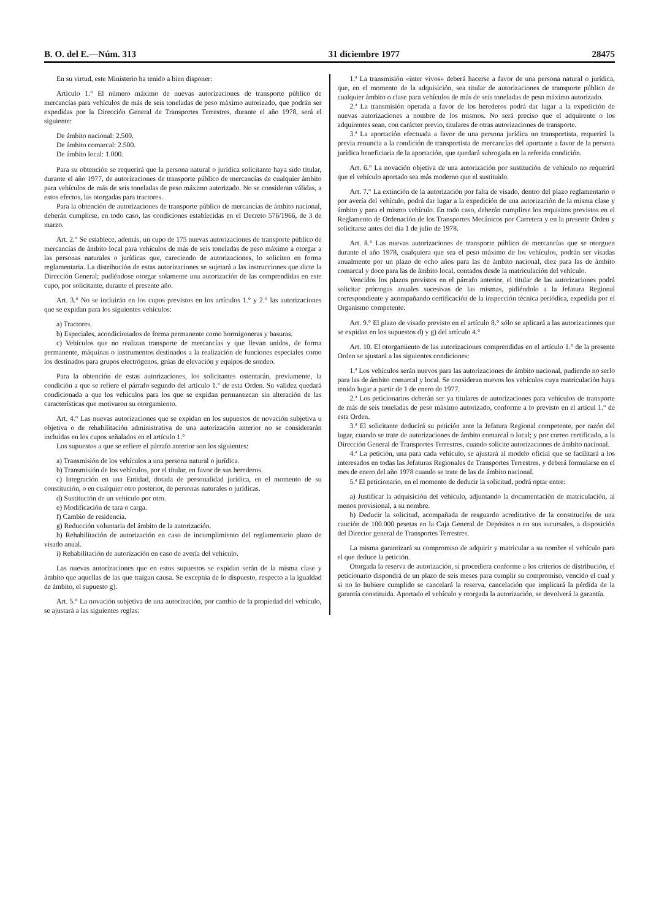B. O. del E.—Núm. 313 31 diciembre 1977 28475
En su virtud, este Ministerio ha tenido a bien disponer:
Artículo 1.° El número máximo de nuevas autorizaciones de transporte público de mercancías para vehículos de más de seis toneladas de peso máximo autorizado, que podrán ser expedidas por la Dirección General de Transportes Terrestres, durante el año 1978, será el siguiente:
De ámbito nacional: 2.500.
De ámbito comarcal: 2.500.
De ámbito local: 1.000.
Para su obtención se requerirá que la persona natural o jurídica solicitante haya sido titular, durante el año 1977, de autorizaciones de transporte público de mercancías de cualquier ámbito para vehículos de más de seis toneladas de peso máximo autorizado. No se consideran válidas, a estos efectos, las otorgadas para tractores.
Para la obtención de autorizaciones de transporte público de mercancías de ámbito nacional, deberán cumplirse, en todo caso, las condiciones establecidas en el Decreto 576/1966, de 3 de marzo.
Art. 2.° Se establece, además, un cupo de 175 nuevas autorizaciones de transporte público de mercancías de ámbito local para vehículos de más de seis toneladas de peso máximo a otorgar a las personas naturales o jurídicas que, careciendo de autorizaciones, lo soliciten en forma reglamentaria. La distribución de estas autorizaciones se sujetará a las instrucciones que dicte la Dirección General; pudiéndose otorgar solamente una autorización de las comprendidas en este cupo, por solicitante, durante el presente año.
Art. 3.° No se incluirán en los cupos previstos en los artículos 1.° y 2.° las autorizaciones que se expidan para los siguientes vehículos:
a) Tractores.
b) Especiales, acondicionados de forma permanente como hormigoneras y basuras.
c) Vehículos que no realizan transporte de mercancías y que llevan unidos, de forma permanente, máquinas o instrumentos destinados a la realización de funciones especiales como los destinados para grupos electrógenos, grúas de elevación y equipos de sondeo.
Para la obtención de estas autorizaciones, los solicitantes ostentarán, previamente, la condición a que se refiere el párrafo segundo del artículo 1.° de esta Orden. Su validez quedará condicionada a que los vehículos para los que se expidan permanezcan sin alteración de las características que motivaron su otorgamiento.
Art. 4.° Las nuevas autorizaciones que se expidan en los supuestos de novación subjetiva u objetiva o de rehabilitación administrativa de una autorización anterior no se considerarán incluidas en los cupos señalados en el artículo 1.°
Los supuestos a que se refiere el párrafo anterior son los siguientes:
a) Transmisión de los vehículos a una persona natural o jurídica.
b) Transmisión de los vehículos, por el titular, en favor de sus herederos.
c) Integración en una Entidad, dotada de personalidad jurídica, en el momento de su constitución, o en cualquier otro posterior, de personas naturales o jurídicas.
d) Sustitución de un vehículo por otro.
e) Modificación de tara o carga.
f) Cambio de residencia.
g) Reducción voluntaria del ámbito de la autorización.
h) Rehabilitación de autorización en caso de incumplimiento del reglamentario plazo de visado anual.
i) Rehabilitación de autorización en caso de avería del vehículo.
Las nuevas autorizaciones que en estos supuestos se expidan serán de la misma clase y ámbito que aquellas de las que traigan causa. Se exceptúa de lo dispuesto, respecto a la igualdad de ámbito, el supuesto g).
Art. 5.° La novación subjetiva de una autorización, por cambio de la propiedad del vehículo, se ajustará a las siguientes reglas:
1.ª La transmisión «inter vivos» deberá hacerse a favor de una persona natural o jurídica, que, en el momento de la adquisición, sea titular de autorizaciones de transporte público de cualquier ámbito o clase para vehículos de más de seis toneladas de peso máximo autorizado.
2.ª La transmisión operada a favor de los herederos podrá dar lugar a la expedición de nuevas autorizaciones a nombre de los mismos. No será preciso que el adquirente o los adquirentes sean, con carácter previo, titulares de otras autorizaciones de transporte.
3.ª La aportación efectuada a favor de una persona jurídica no transportista, requerirá la previa renuncia a la condición de transportista de mercancías del aportante a favor de la persona jurídica beneficiaria de la aportación, que quedará subrogada en la referida condición.
Art. 6.° La novación objetiva de una autorización por sustitución de vehículo no requerirá que el vehículo aportado sea más moderno que el sustituido.
Art. 7.° La extinción de la autorización por falta de visado, dentro del plazo reglamentario o por avería del vehículo, podrá dar lugar a la expedición de una autorización de la misma clase y ámbito y para el mismo vehículo. En todo caso, deberán cumplirse los requisitos previstos en el Reglamento de Ordenación de los Transportes Mecánicos por Carretera y en la presente Orden y solicitarse antes del día 1 de julio de 1978.
Art. 8.° Las nuevas autorizaciones de transporte público de mercancías que se otorguen durante el año 1978, cualquiera que sea el peso máximo de los vehículos, podrán ser visadas anualmente por un plazo de ocho años para las de ámbito nacional, diez para las de ámbito comarcal y doce para las de ámbito local, contados desde la matriculación del vehículo.
Vencidos los plazos previstos en el párrafo anterior, el titular de las autorizaciones podrá solicitar prórrogas anuales sucesivas de las mismas, pidiéndolo a la Jefatura Regional correspondiente y acompañando certificación de la inspección técnica periódica, expedida por el Organismo competente.
Art. 9.° El plazo de visado previsto en el artículo 8.° sólo se aplicará a las autorizaciones que se expidan en los supuestos d) y g) del artículo 4.°
Art. 10. El otorgamiento de las autorizaciones comprendidas en el artículo 1.° de la presente Orden se ajustará a las siguientes condiciones:
1.ª Los vehículos serán nuevos para las autorizaciones de ámbito nacional, pudiendo no serlo para las de ámbito comarcal y local. Se consideran nuevos los vehículos cuya matriculación haya tenido lugar a partir de 1 de enero de 1977.
2.ª Los peticionarios deberán ser ya titulares de autorizaciones para vehículos de transporte de más de seis toneladas de peso máximo autorizado, conforme a lo previsto en el artícul 1.° de esta Orden.
3.ª El solicitante deducirá su petición ante la Jefatura Regional competente, por razón del lugar, cuando se trate de autorizaciones de ámbito comarcal o local; y por correo certificado, a la Dirección General de Transportes Terrestres, cuando solicite autorizaciones de ámbito nacional.
4.ª La petición, una para cada vehículo, se ajustará al modelo oficial que se facilitará a los interesados en todas las Jefaturas Regionales de Transportes Terrestres, y deberá formularse en el mes de enero del año 1978 cuando se trate de las de ámbito nacional.
5.ª El peticionario, en el momento de deducir la solicitud, podrá optar entre:
a) Justificar la adquisición del vehículo, adjuntando la documentación de matriculación, al menos provisional, a su nombre.
b) Deducir la solicitud, acompañada de resguardo acreditativo de la constitución de una caución de 100.000 pesetas en la Caja General de Depósitos o en sus sucursales, a disposición del Director general de Transportes Terrestres.
La misma garantizará su compromiso de adquirir y matricular a su nombre el vehículo para el que deduce la petición.
Otorgada la reserva de autorización, si procediera conforme a los criterios de distribución, el peticionario dispondrá de un plazo de seis meses para cumplir su compromiso, vencido el cual y si no lo hubiere cumplido se cancelará la reserva, cancelación que implicará la pérdida de la garantía constituida. Aportado el vehículo y otorgada la autorización, se devolverá la garantía.